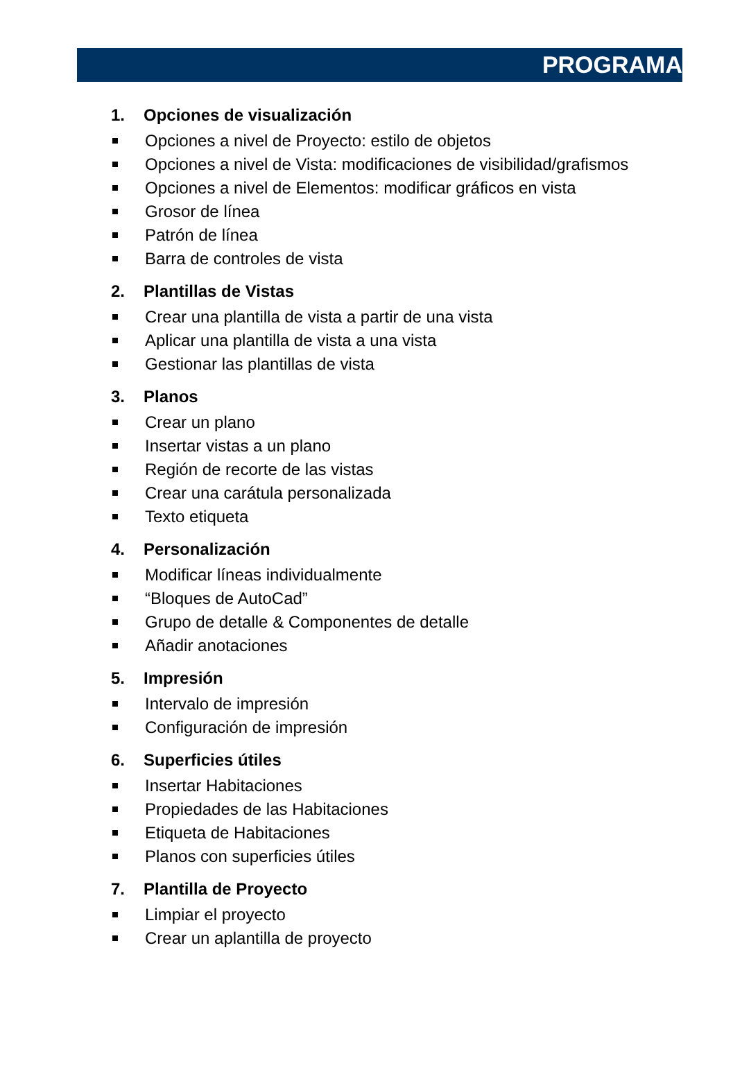PROGRAMA
1. Opciones de visualización
Opciones a nivel de Proyecto: estilo de objetos
Opciones a nivel de Vista: modificaciones de visibilidad/grafismos
Opciones a nivel de Elementos: modificar gráficos en vista
Grosor de línea
Patrón de línea
Barra de controles de vista
2. Plantillas de Vistas
Crear una plantilla de vista a partir de una vista
Aplicar una plantilla de vista a una vista
Gestionar las plantillas de vista
3. Planos
Crear un plano
Insertar vistas a un plano
Región de recorte de las vistas
Crear una carátula personalizada
Texto etiqueta
4. Personalización
Modificar líneas individualmente
“Bloques de AutoCad”
Grupo de detalle & Componentes de detalle
Añadir anotaciones
5. Impresión
Intervalo de impresión
Configuración de impresión
6. Superficies útiles
Insertar Habitaciones
Propiedades de las Habitaciones
Etiqueta de Habitaciones
Planos con superficies útiles
7. Plantilla de Proyecto
Limpiar el proyecto
Crear un aplantilla de proyecto